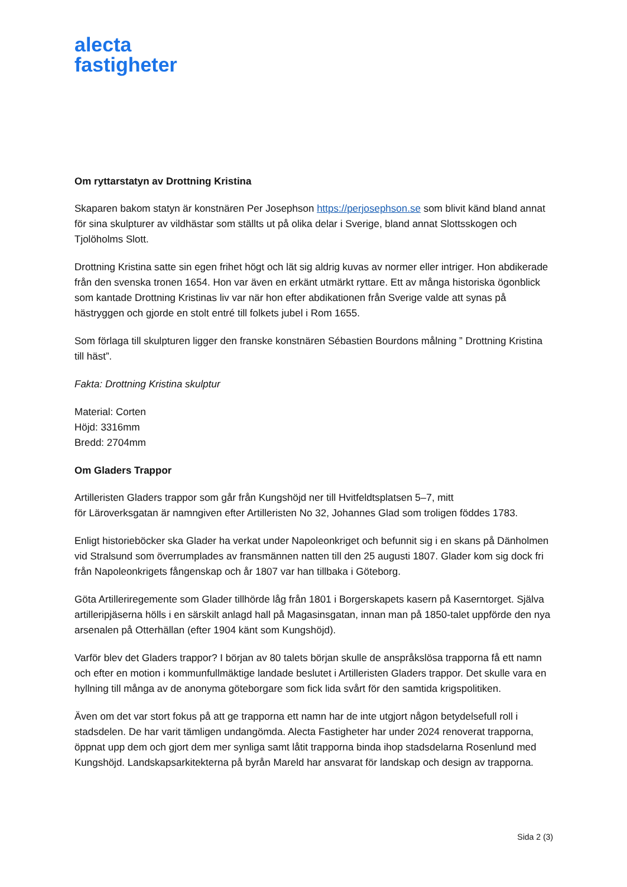alecta
fastigheter
Om ryttarstatyn av Drottning Kristina
Skaparen bakom statyn är konstnären Per Josephson https://perjosephson.se som blivit känd bland annat för sina skulpturer av vildhästar som ställts ut på olika delar i Sverige, bland annat Slottsskogen och Tjolöholms Slott.
Drottning Kristina satte sin egen frihet högt och lät sig aldrig kuvas av normer eller intriger. Hon abdikerade från den svenska tronen 1654. Hon var även en erkänt utmärkt ryttare. Ett av många historiska ögonblick som kantade Drottning Kristinas liv var när hon efter abdikationen från Sverige valde att synas på hästryggen och gjorde en stolt entré till folkets jubel i Rom 1655.
Som förlaga till skulpturen ligger den franske konstnären Sébastien Bourdons målning ” Drottning Kristina till häst”.
Fakta: Drottning Kristina skulptur
Material: Corten
Höjd: 3316mm
Bredd: 2704mm
Om Gladers Trappor
Artilleristen Gladers trappor som går från Kungshöjd ner till Hvitfeldtsplatsen 5–7, mitt
för Läroverksgatan är namngiven efter Artilleristen No 32, Johannes Glad som troligen föddes 1783.
Enligt historieböcker ska Glader ha verkat under Napoleonkriget och befunnit sig i en skans på Dänholmen vid Stralsund som överrumplades av fransmännen natten till den 25 augusti 1807. Glader kom sig dock fri från Napoleonkrigets fångenskap och år 1807 var han tillbaka i Göteborg.
Göta Artilleriregemente som Glader tillhörde låg från 1801 i Borgerskapets kasern på Kaserntorget. Själva artilleripjäserna hölls i en särskilt anlagd hall på Magasinsgatan, innan man på 1850-talet uppförde den nya arsenalen på Otterhällan (efter 1904 känt som Kungshöjd).
Varför blev det Gladers trappor? I början av 80 talets början skulle de anspråkslösa trapporna få ett namn och efter en motion i kommunfullmäktige landade beslutet i Artilleristen Gladers trappor. Det skulle vara en hyllning till många av de anonyma göteborgare som fick lida svårt för den samtida krigspolitiken.
Även om det var stort fokus på att ge trapporna ett namn har de inte utgjort någon betydelsefull roll i stadsdelen. De har varit tämligen undangömda. Alecta Fastigheter har under 2024 renoverat trapporna, öppnat upp dem och gjort dem mer synliga samt låtit trapporna binda ihop stadsdelarna Rosenlund med Kungshöjd. Landskapsarkitekterna på byrån Mareld har ansvarat för landskap och design av trapporna.
Sida 2 (3)